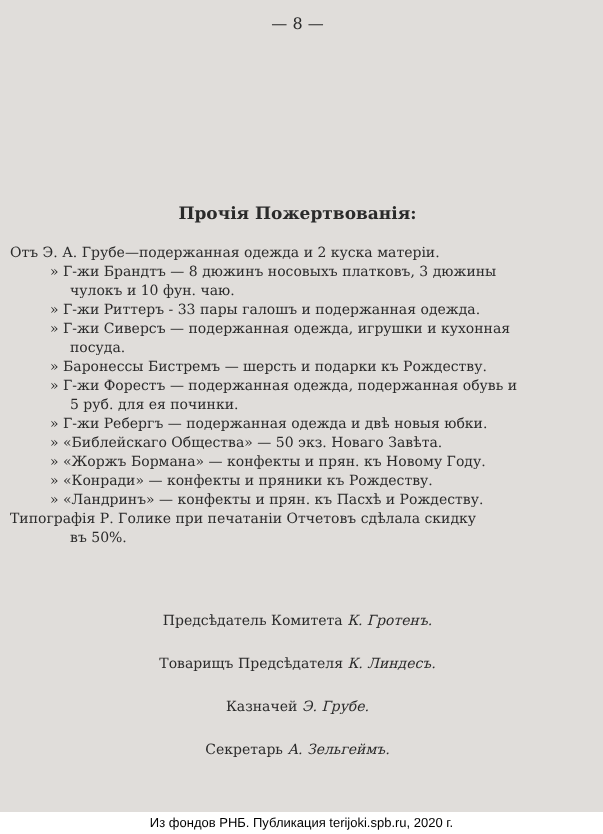— 8 —
Прочія Пожертвованія:
Отъ Э. А. Грубе—подержанная одежда и 2 куска матеріи.
» Г-жи Брандтъ — 8 дюжинъ носовыхъ платковъ, 3 дюжины
чулокъ и 10 фун. чаю.
» Г-жи Риттеръ - 33 пары галошъ и подержанная одежда.
» Г-жи Сиверсъ — подержанная одежда, игрушки и кухонная
посуда.
» Баронессы Бистремъ — шерсть и подарки къ Рождеству.
» Г-жи Форестъ — подержанная одежда, подержанная обувь и
5 руб. для ея починки.
» Г-жи Ребергъ — подержанная одежда и двѣ новыя юбки.
» «Библейскаго Общества» — 50 экз. Новаго Завѣта.
» «Жоржъ Бормана» — конфекты и прян. къ Новому Году.
» «Конради» — конфекты и пряники къ Рождеству.
» «Ландринъ» — конфекты и прян. къ Пасхѣ и Рождеству.
Типографія Р. Голике при печатаніи Отчетовъ сдѣлала скидку
въ 50%.
Предсѣдатель Комитета К. Гротенъ.
Товарищъ Предсѣдателя К. Линдесъ.
Казначей Э. Грубе.
Секретарь А. Зельгеймъ.
Из фондов РНБ. Публикация terijoki.spb.ru, 2020 г.